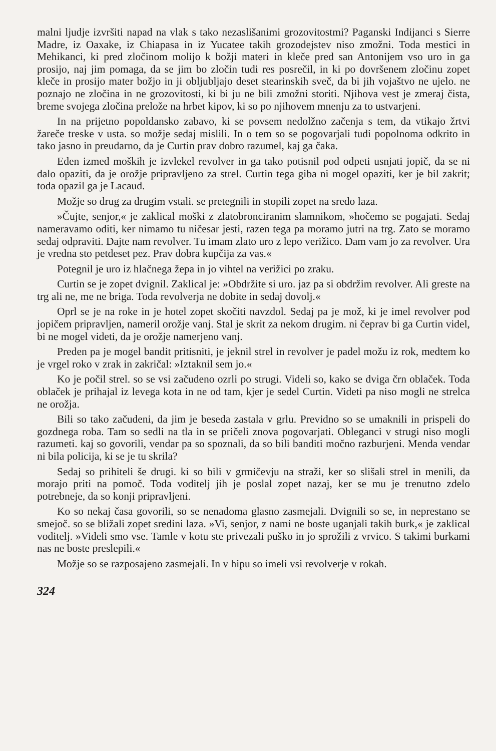malni ljudje izvršiti napad na vlak s tako nezaslišanimi grozovitostmi? Paganski Indijanci s Sierre Madre, iz Oaxake, iz Chiapasa in iz Yucatee takih grozodejstev niso zmožni. Toda mestici in Mehikanci, ki pred zločinom molijo k božji materi in kleče pred san Antonijem vso uro in ga prosijo, naj jim pomaga, da se jim bo zločin tudi res posrečil, in ki po dovršenem zločinu zopet kleče in prosijo mater božjo in ji obljubljajo deset stearinskih sveč, da bi jih vojaštvo ne ujelo. ne poznajo ne zločina in ne grozovitosti, ki bi ju ne bili zmožni storiti. Njihova vest je zmeraj čista, breme svojega zločina prelože na hrbet kipov, ki so po njihovem mnenju za to ustvarjeni.
In na prijetno popoldansko zabavo, ki se povsem nedolžno začenja s tem, da vtikajo žrtvi žareče treske v usta. so možje sedaj mislili. In o tem so se pogovarjali tudi popolnoma odkrito in tako jasno in preudarno, da je Curtin prav dobro razumel, kaj ga čaka.
Eden izmed moških je izvlekel revolver in ga tako potisnil pod odpeti usnjati jopič, da se ni dalo opaziti, da je orožje pripravljeno za strel. Curtin tega giba ni mogel opaziti, ker je bil zakrit; toda opazil ga je Lacaud.
Možje so drug za drugim vstali. se pretegnili in stopili zopet na sredo laza.
»Čujte, senjor,« je zaklical moški z zlatobronciranim slamnikom, »hočemo se pogajati. Sedaj nameravamo oditi, ker nimamo tu ničesar jesti, razen tega pa moramo jutri na trg. Zato se moramo sedaj odpraviti. Dajte nam revolver. Tu imam zlato uro z lepo verižico. Dam vam jo za revolver. Ura je vredna sto petdeset pez. Prav dobra kupčija za vas.«
Potegnil je uro iz hlačnega žepa in jo vihtel na verižici po zraku.
Curtin se je zopet dvignil. Zaklical je: »Obdržite si uro. jaz pa si obdržim revolver. Ali greste na trg ali ne, me ne briga. Toda revolverja ne dobite in sedaj dovolj.«
Oprl se je na roke in je hotel zopet skočiti navzdol. Sedaj pa je mož, ki je imel revolver pod jopičem pripravljen, nameril orožje vanj. Stal je skrit za nekom drugim. ni čeprav bi ga Curtin videl, bi ne mogel videti, da je orožje namerjeno vanj.
Preden pa je mogel bandit pritisniti, je jeknil strel in revolver je padel možu iz rok, medtem ko je vrgel roko v zrak in zakričal: »Iztaknil sem jo.«
Ko je počil strel. so se vsi začudeno ozrli po strugi. Videli so, kako se dviga črn oblaček. Toda oblaček je prihajal iz levega kota in ne od tam, kjer je sedel Curtin. Videti pa niso mogli ne strelca ne orožja.
Bili so tako začudeni, da jim je beseda zastala v grlu. Previdno so se umaknili in prispeli do gozdnega roba. Tam so sedli na tla in se pričeli znova pogovarjati. Obleganci v strugi niso mogli razumeti. kaj so govorili, vendar pa so spoznali, da so bili banditi močno razburjeni. Menda vendar ni bila policija, ki se je tu skrila?
Sedaj so prihiteli še drugi. ki so bili v grmičevju na straži, ker so slišali strel in menili, da morajo priti na pomoč. Toda voditelj jih je poslal zopet nazaj, ker se mu je trenutno zdelo potrebneje, da so konji pripravljeni.
Ko so nekaj časa govorili, so se nenadoma glasno zasmejali. Dvignili so se, in neprestano se smejoč. so se bližali zopet sredini laza. »Vi, senjor, z nami ne boste uganjali takih burk,« je zaklical voditelj. »Videli smo vse. Tamle v kotu ste privezali puško in jo sprožili z vrvico. S takimi burkami nas ne boste preslepili.«
Možje so se razposajeno zasmejali. In v hipu so imeli vsi revolverje v rokah.
324